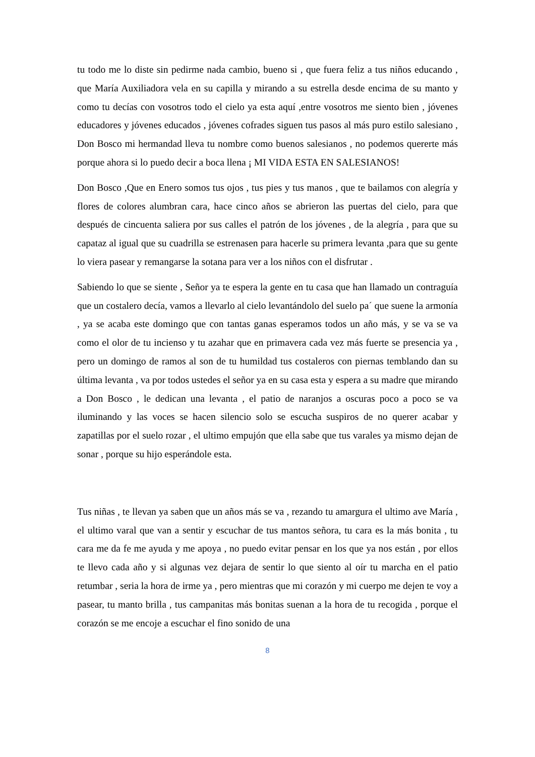tu todo me lo diste sin pedirme nada cambio, bueno si , que fuera feliz a tus niños educando , que María Auxiliadora vela en su capilla y mirando a su estrella desde encima de su manto y como tu decías con vosotros todo el cielo ya esta aquí ,entre vosotros me siento bien , jóvenes educadores y jóvenes educados , jóvenes cofrades siguen tus pasos al más puro estilo salesiano , Don Bosco mi hermandad lleva tu nombre como buenos salesianos , no podemos quererte más porque ahora si lo puedo decir a boca llena ¡ MI VIDA ESTA EN SALESIANOS!
Don Bosco ,Que en Enero somos tus ojos , tus pies y tus manos , que te bailamos con alegría y flores de colores alumbran cara, hace cinco años se abrieron las puertas del cielo, para que después de cincuenta saliera por sus calles el patrón de los jóvenes , de la alegría , para que su capataz al igual que su cuadrilla se estrenasen para hacerle su primera levanta ,para que su gente lo viera pasear y remangarse la sotana para ver a los niños con el disfrutar .
Sabiendo lo que se siente , Señor ya te espera la gente en tu casa que han llamado un contraguía que un costalero decía, vamos a llevarlo al cielo levantándolo del suelo pa´ que suene la armonía , ya se acaba este domingo que con tantas ganas esperamos todos un año más, y se va se va como el olor de tu incienso y tu azahar que en primavera cada vez más fuerte se presencia ya , pero un domingo de ramos al son de tu humildad tus costaleros con piernas temblando dan su última levanta , va por todos ustedes el señor ya en su casa esta y espera a su madre que mirando a Don Bosco , le dedican una levanta , el patio de naranjos a oscuras poco a poco se va iluminando y las voces se hacen silencio solo se escucha suspiros de no querer acabar y zapatillas por el suelo rozar , el ultimo empujón que ella sabe que tus varales ya mismo dejan de sonar , porque su hijo esperándole esta.
Tus niñas , te llevan ya saben que un años más se va , rezando tu amargura el ultimo ave María , el ultimo varal que van a sentir y escuchar de tus mantos señora, tu cara es la más bonita , tu cara me da fe me ayuda y me apoya , no puedo evitar pensar en los que ya nos están , por ellos te llevo cada año y si algunas vez dejara de sentir lo que siento al oír tu marcha en el patio retumbar , seria la hora de irme ya , pero mientras que mi corazón y mi cuerpo me dejen te voy a pasear, tu manto brilla , tus campanitas más bonitas suenan a la hora de tu recogida , porque el corazón se me encoje a escuchar el fino sonido de una
8